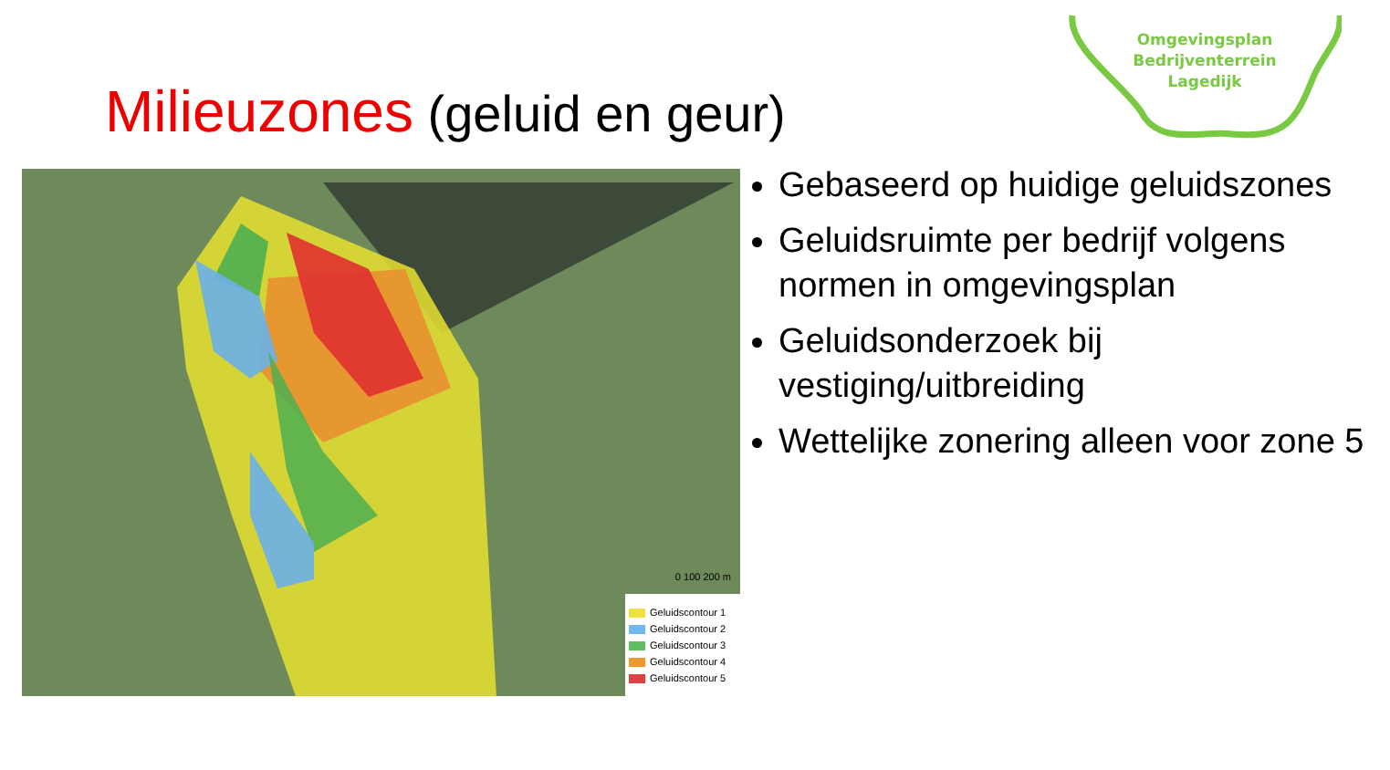Omgevingsplan
Bedrijventerrein
Lagedijk
Milieuzones (geluid en geur)
Geluidscontour 1
Geluidscontour 2
Geluidscontour 3
Geluidscontour 4
Geluidscontour 5
0 100 200 m
Gebaseerd op huidige geluidszones
Geluidsruimte per bedrijf volgens normen in omgevingsplan
Geluidsonderzoek bij vestiging/uitbreiding
Wettelijke zonering alleen voor zone 5